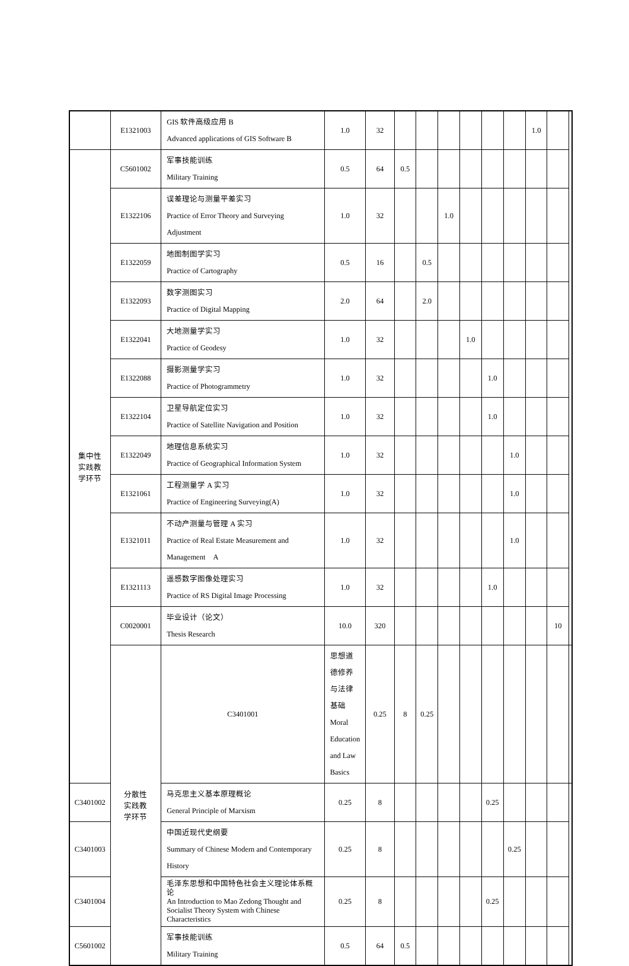| | E1321003 | GIS 软件高级应用 B Advanced applications of GIS Software B | 1.0 | 32 | | | | | | | 1.0 | | |
| 集中性 实践教 学环节 | C5601002 | 军事技能训练 Military Training | 0.5 | 64 | 0.5 | | | | | | | | |
| | E1322106 | 误差理论与测量平差实习 Practice of Error Theory and Surveying Adjustment | 1.0 | 32 | | | 1.0 | | | | | | |
| | E1322059 | 地图制图学实习 Practice of Cartography | 0.5 | 16 | | 0.5 | | | | | | | |
| | E1322093 | 数字测图实习 Practice of Digital Mapping | 2.0 | 64 | | 2.0 | | | | | | | |
| | E1322041 | 大地测量学实习 Practice of Geodesy | 1.0 | 32 | | | | 1.0 | | | | | |
| | E1322088 | 摄影测量学实习 Practice of Photogrammetry | 1.0 | 32 | | | | | 1.0 | | | | |
| | E1322104 | 卫星导航定位实习 Practice of Satellite Navigation and Position | 1.0 | 32 | | | | | 1.0 | | | | |
| | E1322049 | 地理信息系统实习 Practice of Geographical Information System | 1.0 | 32 | | | | | | 1.0 | | | |
| | E1321061 | 工程测量学 A 实习 Practice of Engineering Surveying(A) | 1.0 | 32 | | | | | | 1.0 | | | |
| | E1321011 | 不动产测量与管理 A 实习 Practice of Real Estate Measurement and Management A | 1.0 | 32 | | | | | | 1.0 | | | |
| | E1321113 | 遥感数字图像处理实习 Practice of RS Digital Image Processing | 1.0 | 32 | | | | | 1.0 | | | | |
| | C0020001 | 毕业设计（论文） Thesis Research | 10.0 | 320 | | | | | | | | 10 | |
| | 分散性 实践教 学环节 | C3401001 | 思想道德修养与法律基础 Moral Education and Law Basics | 0.25 | 8 | 0.25 | | | | | | | |
| C3401002 | | 马克思主义基本原理概论 General Principle of Marxism | 0.25 | 8 | | | | | 0.25 | | | | |
| C3401003 | | 中国近现代史纲要 Summary of Chinese Modern and Contemporary History | 0.25 | 8 | | | | | | 0.25 | | | |
| C3401004 | | 毛泽东思想和中国特色社会主义理论体系概论 An Introduction to Mao Zedong Thought and Socialist Theory System with Chinese Characteristics | 0.25 | 8 | | | | | 0.25 | | | | |
| C5601002 | | 军事技能训练 Military Training | 0.5 | 64 | 0.5 | | | | | | | | |